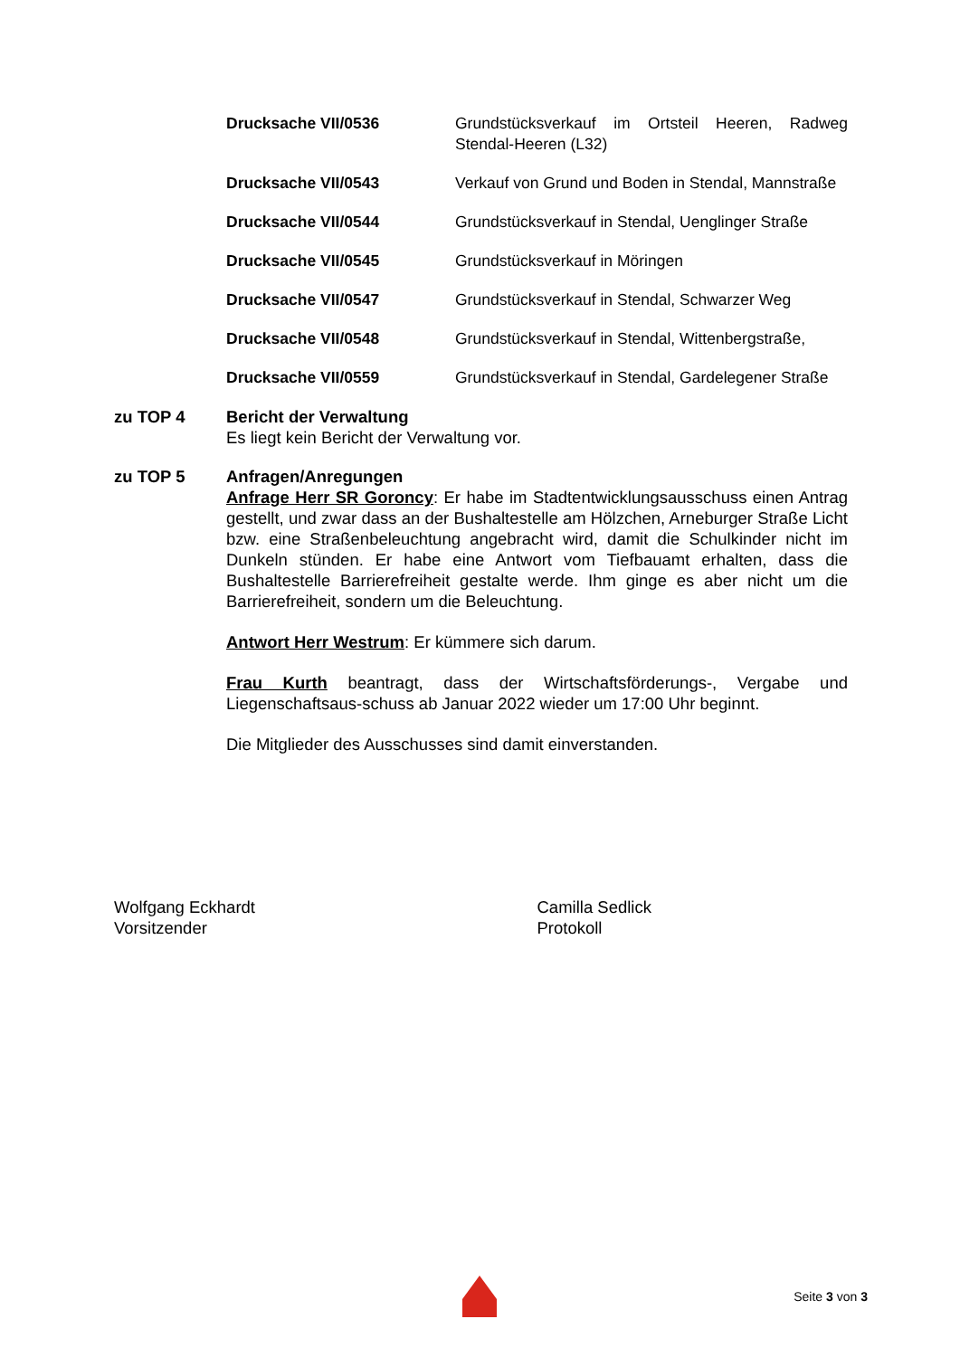Drucksache VII/0536 Grundstücksverkauf im Ortsteil Heeren, Radweg Stendal-Heeren (L32)
Drucksache VII/0543 Verkauf von Grund und Boden in Stendal, Mannstraße
Drucksache VII/0544 Grundstücksverkauf in Stendal, Uenglinger Straße
Drucksache VII/0545 Grundstücksverkauf in Möringen
Drucksache VII/0547 Grundstücksverkauf in Stendal, Schwarzer Weg
Drucksache VII/0548 Grundstücksverkauf in Stendal, Wittenbergstraße,
Drucksache VII/0559 Grundstücksverkauf in Stendal, Gardelegener Straße
zu TOP 4 Bericht der Verwaltung
Es liegt kein Bericht der Verwaltung vor.
zu TOP 5 Anfragen/Anregungen
Anfrage Herr SR Goroncy: Er habe im Stadtentwicklungsausschuss einen Antrag gestellt, und zwar dass an der Bushaltestelle am Hölzchen, Arneburger Straße Licht bzw. eine Straßenbeleuchtung angebracht wird, damit die Schulkinder nicht im Dunkeln stünden. Er habe eine Antwort vom Tiefbauamt erhalten, dass die Bushaltestelle Barrierefreiheit gestalte werde. Ihm ginge es aber nicht um die Barrierefreiheit, sondern um die Beleuchtung.
Antwort Herr Westrum: Er kümmere sich darum.
Frau Kurth beantragt, dass der Wirtschaftsförderungs-, Vergabe und Liegenschaftsaus-schuss ab Januar 2022 wieder um 17:00 Uhr beginnt.
Die Mitglieder des Ausschusses sind damit einverstanden.
Wolfgang Eckhardt
Vorsitzender
Camilla Sedlick
Protokoll
Seite 3 von 3